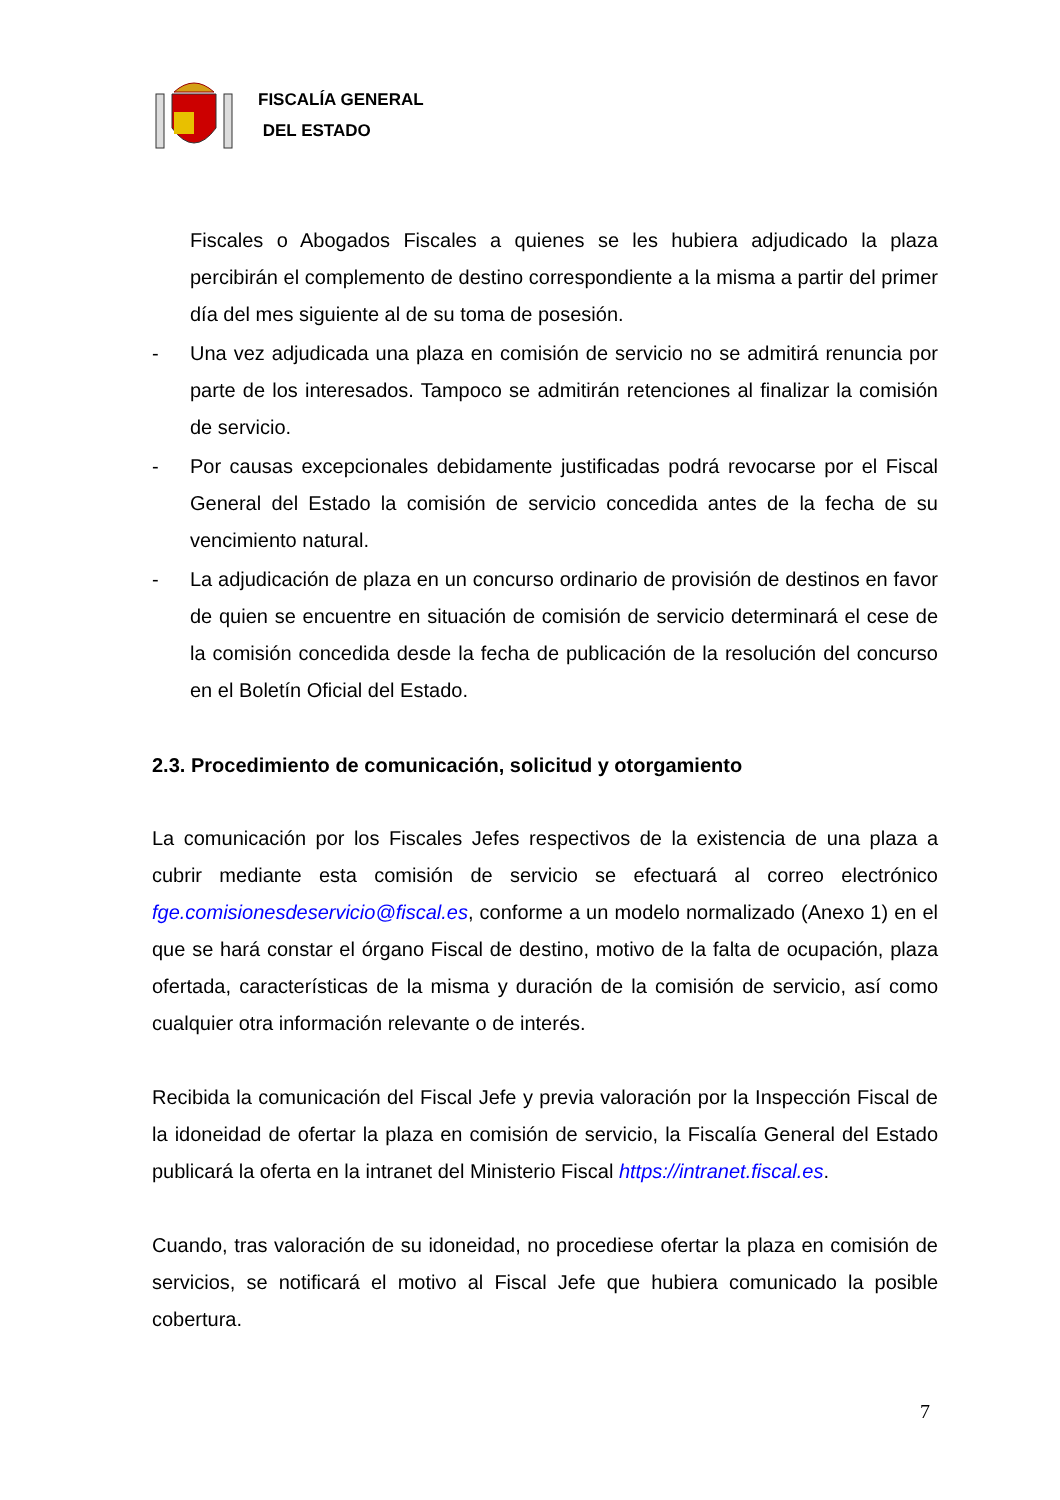FISCALÍA GENERAL
DEL ESTADO
Fiscales o Abogados Fiscales a quienes se les hubiera adjudicado la plaza percibirán el complemento de destino correspondiente a la misma a partir del primer día del mes siguiente al de su toma de posesión.
- Una vez adjudicada una plaza en comisión de servicio no se admitirá renuncia por parte de los interesados. Tampoco se admitirán retenciones al finalizar la comisión de servicio.
- Por causas excepcionales debidamente justificadas podrá revocarse por el Fiscal General del Estado la comisión de servicio concedida antes de la fecha de su vencimiento natural.
- La adjudicación de plaza en un concurso ordinario de provisión de destinos en favor de quien se encuentre en situación de comisión de servicio determinará el cese de la comisión concedida desde la fecha de publicación de la resolución del concurso en el Boletín Oficial del Estado.
2.3. Procedimiento de comunicación, solicitud y otorgamiento
La comunicación por los Fiscales Jefes respectivos de la existencia de una plaza a cubrir mediante esta comisión de servicio se efectuará al correo electrónico fge.comisionesdeservicio@fiscal.es, conforme a un modelo normalizado (Anexo 1) en el que se hará constar el órgano Fiscal de destino, motivo de la falta de ocupación, plaza ofertada, características de la misma y duración de la comisión de servicio, así como cualquier otra información relevante o de interés.
Recibida la comunicación del Fiscal Jefe y previa valoración por la Inspección Fiscal de la idoneidad de ofertar la plaza en comisión de servicio, la Fiscalía General del Estado publicará la oferta en la intranet del Ministerio Fiscal https://intranet.fiscal.es.
Cuando, tras valoración de su idoneidad, no procediese ofertar la plaza en comisión de servicios, se notificará el motivo al Fiscal Jefe que hubiera comunicado la posible cobertura.
7